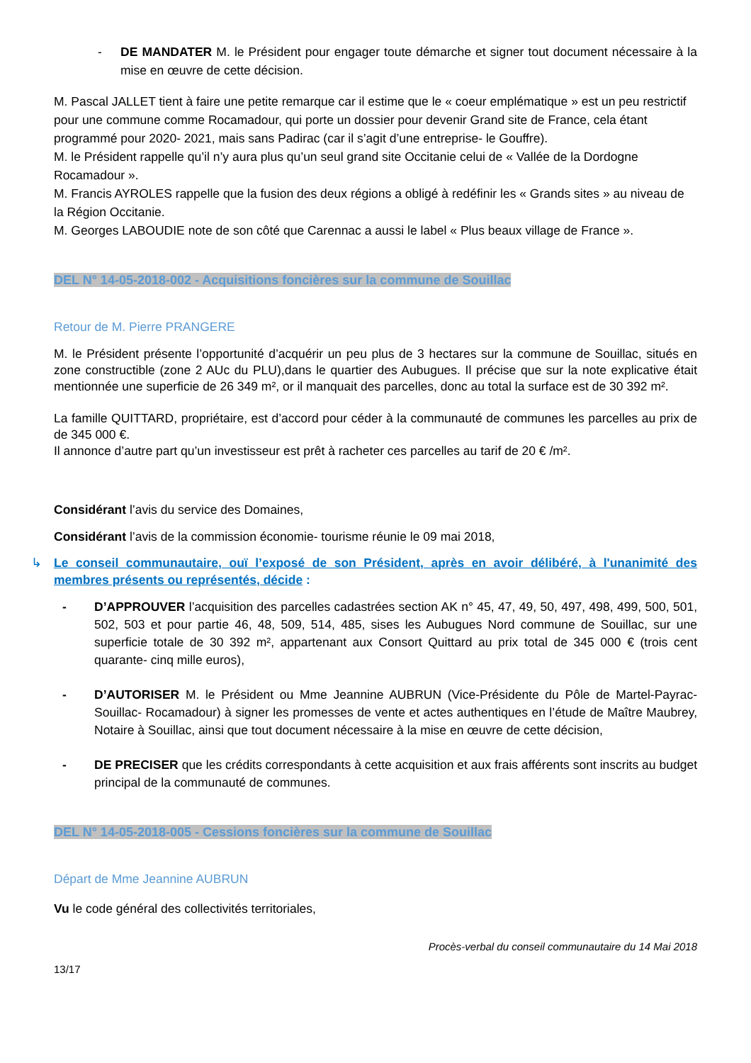- DE MANDATER M. le Président pour engager toute démarche et signer tout document nécessaire à la mise en œuvre de cette décision.
M. Pascal JALLET tient à faire une petite remarque car il estime que le « coeur emplématique » est un peu restrictif pour une commune comme Rocamadour, qui porte un dossier pour devenir Grand site de France, cela étant programmé pour 2020- 2021, mais sans Padirac (car il s’agit d’une entreprise- le Gouffre).
M. le Président rappelle qu’il n’y aura plus qu’un seul grand site Occitanie celui de « Vallée de la Dordogne Rocamadour ».
M. Francis AYROLES rappelle que la fusion des deux régions a obligé à redéfinir les « Grands sites » au niveau de la Région Occitanie.
M. Georges LABOUDIE note de son côté que Carennac a aussi le label « Plus beaux village de France ».
DEL N° 14-05-2018-002 - Acquisitions foncières sur la commune de Souillac
Retour de M. Pierre PRANGERE
M. le Président présente l’opportunité d’acquérir un peu plus de 3 hectares sur la commune de Souillac, situés en zone constructible (zone 2 AUc du PLU),dans le quartier des Aubugues. Il précise que sur la note explicative était mentionnée une superficie de 26 349 m², or il manquait des parcelles, donc au total la surface est de 30 392 m².
La famille QUITTARD, propriétaire, est d’accord pour céder à la communauté de communes les parcelles au prix de de 345 000 €.
Il annonce d’autre part qu’un investisseur est prêt à racheter ces parcelles au tarif de 20 € /m².
Considérant l’avis du service des Domaines,
Considérant l’avis de la commission économie- tourisme réunie le 09 mai 2018,
↳ Le conseil communautaire, ouï l’exposé de son Président, après en avoir délibéré, à l'unanimité des membres présents ou représentés, décide :
- D’APPROUVER l’acquisition des parcelles cadastrées section AK n° 45, 47, 49, 50, 497, 498, 499, 500, 501, 502, 503 et pour partie 46, 48, 509, 514, 485, sises les Aubugues Nord commune de Souillac, sur une superficie totale de 30 392 m², appartenant aux Consort Quittard au prix total de 345 000 € (trois cent quarante- cinq mille euros),
- D’AUTORISER M. le Président ou Mme Jeannine AUBRUN (Vice-Présidente du Pôle de Martel-Payrac- Souillac- Rocamadour) à signer les promesses de vente et actes authentiques en l’étude de Maître Maubrey, Notaire à Souillac, ainsi que tout document nécessaire à la mise en œuvre de cette décision,
- DE PRECISER que les crédits correspondants à cette acquisition et aux frais afférents sont inscrits au budget principal de la communauté de communes.
DEL N° 14-05-2018-005 - Cessions foncières sur la commune de Souillac
Départ de Mme Jeannine AUBRUN
Vu le code général des collectivités territoriales,
Procès-verbal du conseil communautaire du 14 Mai 2018
13/17